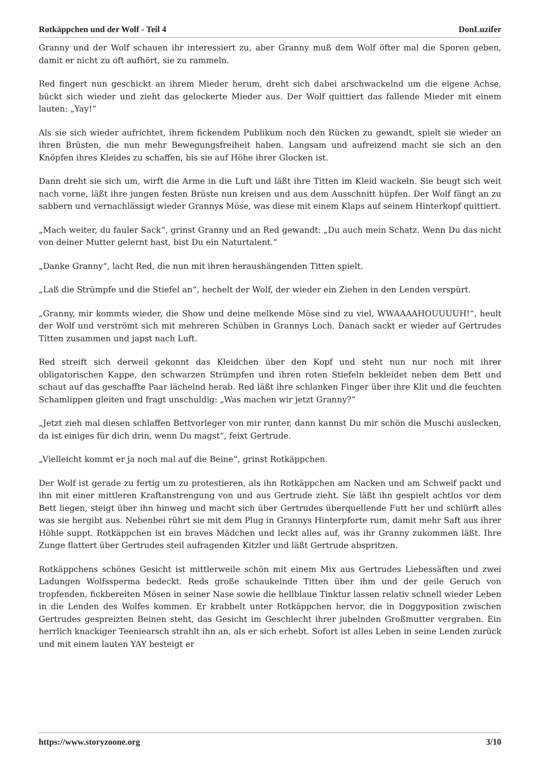Rotkäppchen und der Wolf - Teil 4 DonLuzifer
Granny und der Wolf schauen ihr interessiert zu, aber Granny muß dem Wolf öfter mal die Sporen geben, damit er nicht zu oft aufhört, sie zu rammeln.
Red fingert nun geschickt an ihrem Mieder herum, dreht sich dabei arschwackelnd um die eigene Achse, bückt sich wieder und zieht das gelockerte Mieder aus. Der Wolf quittiert das fallende Mieder mit einem lauten: „Yay!“
Als sie sich wieder aufrichtet, ihrem fickendem Publikum noch den Rücken zu gewandt, spielt sie wieder an ihren Brüsten, die nun mehr Bewegungsfreiheit haben. Langsam und aufreizend macht sie sich an den Knöpfen ihres Kleides zu schaffen, bis sie auf Höhe ihrer Glocken ist.
Dann dreht sie sich um, wirft die Arme in die Luft und läßt ihre Titten im Kleid wackeln. Sie beugt sich weit nach vorne, läßt ihre jungen festen Brüste nun kreisen und aus dem Ausschnitt hüpfen. Der Wolf fängt an zu sabbern und vernachlässigt wieder Grannys Möse, was diese mit einem Klaps auf seinem Hinterkopf quittiert.
„Mach weiter, du fauler Sack“, grinst Granny und an Red gewandt: „Du auch mein Schatz. Wenn Du das nicht von deiner Mutter gelernt hast, bist Du ein Naturtalent.“
„Danke Granny“, lacht Red, die nun mit ihren heraushängenden Titten spielt.
„Laß die Strümpfe und die Stiefel an“, hechelt der Wolf, der wieder ein Ziehen in den Lenden verspürt.
„Granny, mir kommts wieder, die Show und deine melkende Möse sind zu viel, WWAAAAHOUUUUH!“, heult der Wolf und verströmt sich mit mehreren Schüben in Grannys Loch. Danach sackt er wieder auf Gertrudes Titten zusammen und japst nach Luft.
Red streift sich derweil gekonnt das Kleidchen über den Kopf und steht nun nur noch mit ihrer obligatorischen Kappe, den schwarzen Strümpfen und ihren roten Stiefeln bekleidet neben dem Bett und schaut auf das geschaffte Paar lächelnd herab. Red läßt ihre schlanken Finger über ihre Klit und die feuchten Schamlippen gleiten und fragt unschuldig: „Was machen wir jetzt Granny?“
„Jetzt zieh mal diesen schlaffen Bettvorleger von mir runter, dann kannst Du mir schön die Muschi auslecken, da ist einiges für dich drin, wenn Du magst“, feixt Gertrude.
„Vielleicht kommt er ja noch mal auf die Beine“, grinst Rotkäppchen.
Der Wolf ist gerade zu fertig um zu protestieren, als ihn Rotkäppchen am Nacken und am Schweif packt und ihn mit einer mittleren Kraftanstrengung von und aus Gertrude zieht. Sie läßt ihn gespielt achtlos vor dem Bett liegen, steigt über ihn hinweg und macht sich über Gertrudes überquellende Futt her und schlürft alles was sie hergibt aus. Nebenbei rührt sie mit dem Plug in Grannys Hinterpforte rum, damit mehr Saft aus ihrer Höhle suppt. Rotkäppchen ist ein braves Mädchen und leckt alles auf, was ihr Granny zukommen läßt. Ihre Zunge flattert über Gertrudes steil aufragenden Kitzler und läßt Gertrude abspritzen.
Rotkäppchens schönes Gesicht ist mittlerweile schön mit einem Mix aus Gertrudes Liebessäften und zwei Ladungen Wolfssperma bedeckt. Reds große schaukelnde Titten über ihm und der geile Geruch von tropfenden, fickbereiten Mösen in seiner Nase sowie die hellblaue Tinktur lassen relativ schnell wieder Leben in die Lenden des Wolfes kommen. Er krabbelt unter Rotkäppchen hervor, die in Doggyposition zwischen Gertrudes gespreizten Beinen steht, das Gesicht im Geschlecht ihrer jubelnden Großmutter vergraben. Ein herrlich knackiger Teeniearsch strahlt ihn an, als er sich erhebt. Sofort ist alles Leben in seine Lenden zurück und mit einem lauten YAY besteigt er
https://www.storyzoone.org 3/10